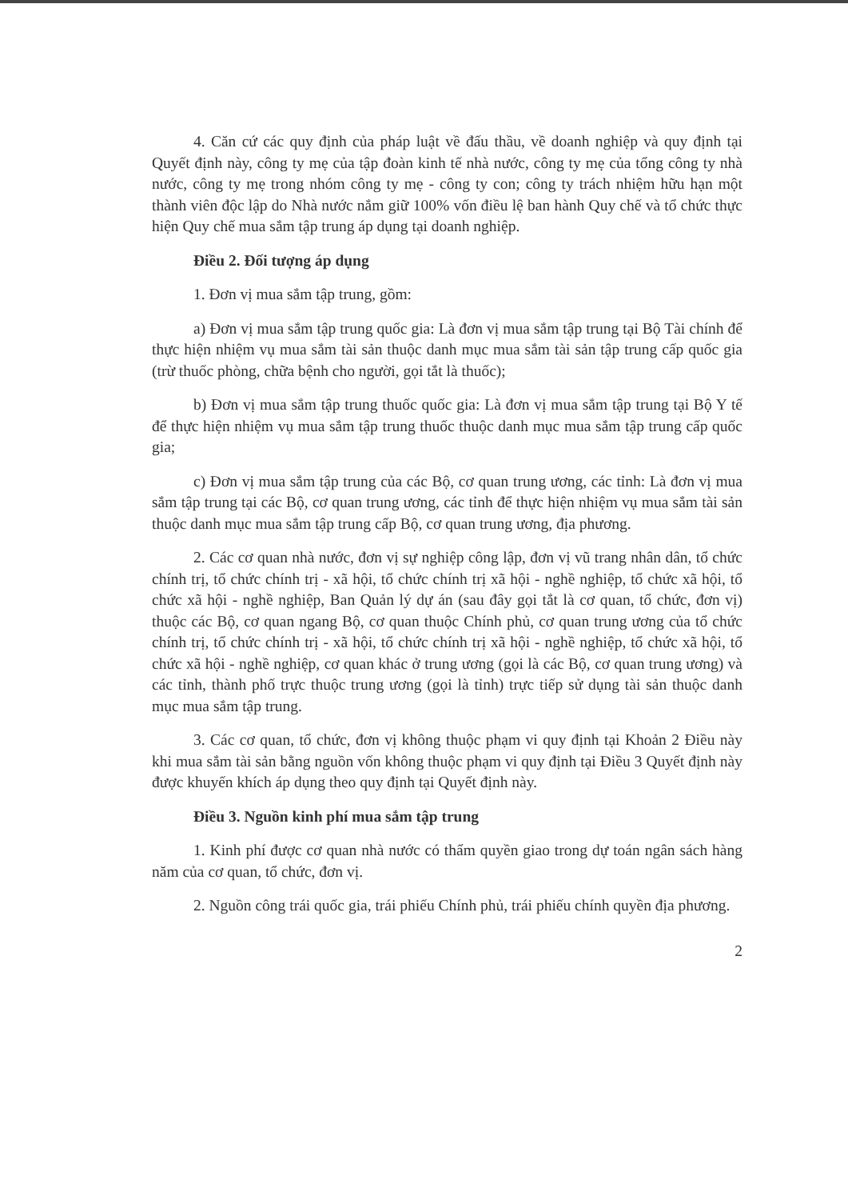4. Căn cứ các quy định của pháp luật về đấu thầu, về doanh nghiệp và quy định tại Quyết định này, công ty mẹ của tập đoàn kinh tế nhà nước, công ty mẹ của tổng công ty nhà nước, công ty mẹ trong nhóm công ty mẹ - công ty con; công ty trách nhiệm hữu hạn một thành viên độc lập do Nhà nước nắm giữ 100% vốn điều lệ ban hành Quy chế và tổ chức thực hiện Quy chế mua sắm tập trung áp dụng tại doanh nghiệp.
Điều 2. Đối tượng áp dụng
1. Đơn vị mua sắm tập trung, gồm:
a) Đơn vị mua sắm tập trung quốc gia: Là đơn vị mua sắm tập trung tại Bộ Tài chính để thực hiện nhiệm vụ mua sắm tài sản thuộc danh mục mua sắm tài sản tập trung cấp quốc gia (trừ thuốc phòng, chữa bệnh cho người, gọi tắt là thuốc);
b) Đơn vị mua sắm tập trung thuốc quốc gia: Là đơn vị mua sắm tập trung tại Bộ Y tế để thực hiện nhiệm vụ mua sắm tập trung thuốc thuộc danh mục mua sắm tập trung cấp quốc gia;
c) Đơn vị mua sắm tập trung của các Bộ, cơ quan trung ương, các tỉnh: Là đơn vị mua sắm tập trung tại các Bộ, cơ quan trung ương, các tỉnh để thực hiện nhiệm vụ mua sắm tài sản thuộc danh mục mua sắm tập trung cấp Bộ, cơ quan trung ương, địa phương.
2. Các cơ quan nhà nước, đơn vị sự nghiệp công lập, đơn vị vũ trang nhân dân, tổ chức chính trị, tổ chức chính trị - xã hội, tổ chức chính trị xã hội - nghề nghiệp, tổ chức xã hội, tổ chức xã hội - nghề nghiệp, Ban Quản lý dự án (sau đây gọi tắt là cơ quan, tổ chức, đơn vị) thuộc các Bộ, cơ quan ngang Bộ, cơ quan thuộc Chính phủ, cơ quan trung ương của tổ chức chính trị, tổ chức chính trị - xã hội, tổ chức chính trị xã hội - nghề nghiệp, tổ chức xã hội, tổ chức xã hội - nghề nghiệp, cơ quan khác ở trung ương (gọi là các Bộ, cơ quan trung ương) và các tỉnh, thành phố trực thuộc trung ương (gọi là tỉnh) trực tiếp sử dụng tài sản thuộc danh mục mua sắm tập trung.
3. Các cơ quan, tổ chức, đơn vị không thuộc phạm vi quy định tại Khoản 2 Điều này khi mua sắm tài sản bằng nguồn vốn không thuộc phạm vi quy định tại Điều 3 Quyết định này được khuyến khích áp dụng theo quy định tại Quyết định này.
Điều 3. Nguồn kinh phí mua sắm tập trung
1. Kinh phí được cơ quan nhà nước có thẩm quyền giao trong dự toán ngân sách hàng năm của cơ quan, tổ chức, đơn vị.
2. Nguồn công trái quốc gia, trái phiếu Chính phủ, trái phiếu chính quyền địa phương.
2